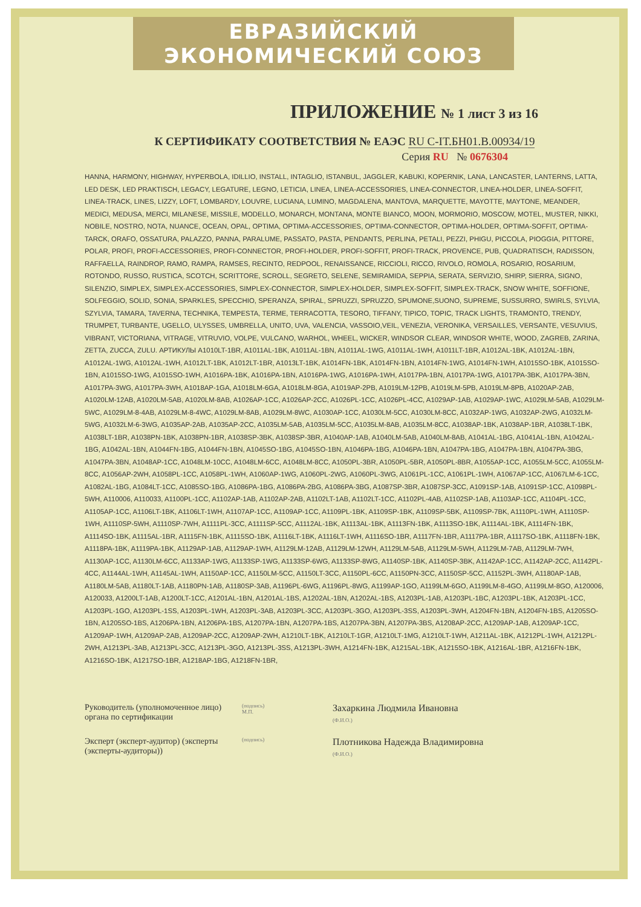ЕВРАЗИЙСКИЙ ЭКОНОМИЧЕСКИЙ СОЮЗ
ПРИЛОЖЕНИЕ № 1 лист 3 из 16
К СЕРТИФИКАТУ СООТВЕТСТВИЯ № ЕАЭС RU С-IT.БН01.В.00934/19
Серия RU № 0676304
HANNA, HARMONY, HIGHWAY, HYPERBOLA, IDILLIO, INSTALL, INTAGLIO, ISTANBUL, JAGGLER, KABUKI, KOPERNIK, LANA, LANCASTER, LANTERNS, LATTA, LED DESK, LED PRAKTISCH, LEGACY, LEGATURE, LEGNO, LETICIA, LINEA, LINEA-ACCESSORIES, LINEA-CONNECTOR, LINEA-HOLDER, LINEA-SOFFIT, LINEA-TRACK, LINES, LIZZY, LOFT, LOMBARDY, LOUVRE, LUCIANA, LUMINO, MAGDALENA, MANTOVA, MARQUETTE, MAYOTTE, MAYTONE, MEANDER, MEDICI, MEDUSA, MERCI, MILANESE, MISSILE, MODELLO, MONARCH, MONTANA, MONTE BIANCO, MOON, MORMORIO, MOSCOW, MOTEL, MUSTER, NIKKI, NOBILE, NOSTRO, NOTA, NUANCE, OCEAN, OPAL, OPTIMA, OPTIMA-ACCESSORIES, OPTIMA-CONNECTOR, OPTIMA-HOLDER, OPTIMA-SOFFIT, OPTIMA-TARCK, ORAFO, OSSATURA, PALAZZO, PANNA, PARALUME, PASSATO, PASTA, PENDANTS, PERLINA, PETALI, PEZZI, PHIGU, PICCOLA, PIOGGIA, PITTORE, POLAR, PROFI, PROFI-ACCESSORIES, PROFI-CONNECTOR, PROFI-HOLDER, PROFI-SOFFIT, PROFI-TRACK, PROVENCE, PUB, QUADRATISCH, RADISSON, RAFFAELLA, RAINDROP, RAMO, RAMPA, RAMSES, RECINTO, REDPOOL, RENAISSANCE, RICCIOLI, RICCO, RIVOLO, ROMOLA, ROSARIO, ROSARIUM, ROTONDO, RUSSO, RUSTICA, SCOTCH, SCRITTORE, SCROLL, SEGRETO, SELENE, SEMIRAMIDA, SEPPIA, SERATA, SERVIZIO, SHIRP, SIERRA, SIGNO, SILENZIO, SIMPLEX, SIMPLEX-ACCESSORIES, SIMPLEX-CONNECTOR, SIMPLEX-HOLDER, SIMPLEX-SOFFIT, SIMPLEX-TRACK, SNOW WHITE, SOFFIONE, SOLFEGGIO, SOLID, SONIA, SPARKLES, SPECCHIO, SPERANZA, SPIRAL, SPRUZZI, SPRUZZO, SPUMONE,SUONO, SUPREME, SUSSURRO, SWIRLS, SYLVIA, SZYLVIA, TAMARA, TAVERNA, TECHNIKA, TEMPESTA, TERME, TERRACOTTA, TESORO, TIFFANY, TIPICO, TOPIC, TRACK LIGHTS, TRAMONTO, TRENDY, TRUMPET, TURBANTE, UGELLO, ULYSSES, UMBRELLA, UNITO, UVA, VALENCIA, VASSOIO,VEIL, VENEZIA, VERONIKA, VERSAILLES, VERSANTE, VESUVIUS, VIBRANT, VICTORIANA, VITRAGE, VITRUVIO, VOLPE, VULCANO, WARHOL, WHEEL, WICKER, WINDSOR CLEAR, WINDSOR WHITE, WOOD, ZAGREB, ZARINA, ZETTA, ZUCCA, ZULU. АРТИКУЛЫ A1010LT-1BR, A1011AL-1BK, A1011AL-1BN, A1011AL-1WG, A1011AL-1WH, A1011LT-1BR, A1012AL-1BK, A1012AL-1BN, A1012AL-1WG, A1012AL-1WH, A1012LT-1BK, A1012LT-1BR, A1013LT-1BK, A1014FN-1BK, A1014FN-1BN, A1014FN-1WG, A1014FN-1WH, A1015SO-1BK, A1015SO-1BN, A1015SO-1WG, A1015SO-1WH, A1016PA-1BK, A1016PA-1BN, A1016PA-1WG, A1016PA-1WH, A1017PA-1BN, A1017PA-1WG, A1017PA-3BK, A1017PA-3BN, A1017PA-3WG, A1017PA-3WH, A1018AP-1GA, A1018LM-6GA, A1018LM-8GA, A1019AP-2PB, A1019LM-12PB, A1019LM-5PB, A1019LM-8PB, A1020AP-2AB, A1020LM-12AB, A1020LM-5AB, A1020LM-8AB, A1026AP-1CC, A1026AP-2CC, A1026PL-1CC, A1026PL-4CC, A1029AP-1AB, A1029AP-1WC, A1029LM-5AB, A1029LM-5WC, A1029LM-8-4AB, A1029LM-8-4WC, A1029LM-8AB, A1029LM-8WC, A1030AP-1CC, A1030LM-5CC, A1030LM-8CC, A1032AP-1WG, A1032AP-2WG, A1032LM-5WG, A1032LM-6-3WG, A1035AP-2AB, A1035AP-2CC, A1035LM-5AB, A1035LM-5CC, A1035LM-8AB, A1035LM-8CC, A1038AP-1BK, A1038AP-1BR, A1038LT-1BK, A1038LT-1BR, A1038PN-1BK, A1038PN-1BR, A1038SP-3BK, A1038SP-3BR, A1040AP-1AB, A1040LM-5AB, A1040LM-8AB, A1041AL-1BG, A1041AL-1BN, A1042AL-1BG, A1042AL-1BN, A1044FN-1BG, A1044FN-1BN, A1045SO-1BG, A1045SO-1BN, A1046PA-1BG, A1046PA-1BN, A1047PA-1BG, A1047PA-1BN, A1047PA-3BG, A1047PA-3BN, A1048AP-1CC, A1048LM-10CC, A1048LM-6CC, A1048LM-8CC, A1050PL-3BR, A1050PL-5BR, A1050PL-8BR, A1055AP-1CC, A1055LM-5CC, A1055LM-8CC, A1056AP-2WH, A1058PL-1CC, A1058PL-1WH, A1060AP-1WG, A1060PL-2WG, A1060PL-3WG, A1061PL-1CC, A1061PL-1WH, A1067AP-1CC, A1067LM-6-1CC, A1082AL-1BG, A1084LT-1CC, A1085SO-1BG, A1086PA-1BG, A1086PA-2BG, A1086PA-3BG, A1087SP-3BR, A1087SP-3CC, A1091SP-1AB, A1091SP-1CC, A1098PL-5WH, A110006, A110033, A1100PL-1CC, A1102AP-1AB, A1102AP-2AB, A1102LT-1AB, A1102LT-1CC, A1102PL-4AB, A1102SP-1AB, A1103AP-1CC, A1104PL-1CC, A1105AP-1CC, A1106LT-1BK, A1106LT-1WH, A1107AP-1CC, A1109AP-1CC, A1109PL-1BK, A1109SP-1BK, A1109SP-5BK, A1109SP-7BK, A1110PL-1WH, A1110SP-1WH, A1110SP-5WH, A1110SP-7WH, A1111PL-3CC, A1111SP-5CC, A1112AL-1BK, A1113AL-1BK, A1113FN-1BK, A1113SO-1BK, A1114AL-1BK, A1114FN-1BK, A1114SO-1BK, A1115AL-1BR, A1115FN-1BK, A1115SO-1BK, A1116LT-1BK, A1116LT-1WH, A1116SO-1BR, A1117FN-1BR, A1117PA-1BR, A1117SO-1BK, A1118FN-1BK, A1118PA-1BK, A1119PA-1BK, A1129AP-1AB, A1129AP-1WH, A1129LM-12AB, A1129LM-12WH, A1129LM-5AB, A1129LM-5WH, A1129LM-7AB, A1129LM-7WH, A1130AP-1CC, A1130LM-6CC, A1133AP-1WG, A1133SP-1WG, A1133SP-6WG, A1133SP-8WG, A1140SP-1BK, A1140SP-3BK, A1142AP-1CC, A1142AP-2CC, A1142PL-4CC, A1144AL-1WH, A1145AL-1WH, A1150AP-1CC, A1150LM-5CC, A1150LT-3CC, A1150PL-6CC, A1150PN-3CC, A1150SP-5CC, A1152PL-3WH, A1180AP-1AB, A1180LM-5AB, A1180LT-1AB, A1180PN-1AB, A1180SP-3AB, A1196PL-6WG, A1196PL-8WG, A1199AP-1GO, A1199LM-6GO, A1199LM-8-4GO, A1199LM-8GO, A120006, A120033, A1200LT-1AB, A1200LT-1CC, A1201AL-1BN, A1201AL-1BS, A1202AL-1BN, A1202AL-1BS, A1203PL-1AB, A1203PL-1BC, A1203PL-1BK, A1203PL-1CC, A1203PL-1GO, A1203PL-1SS, A1203PL-1WH, A1203PL-3AB, A1203PL-3CC, A1203PL-3GO, A1203PL-3SS, A1203PL-3WH, A1204FN-1BN, A1204FN-1BS, A1205SO-1BN, A1205SO-1BS, A1206PA-1BN, A1206PA-1BS, A1207PA-1BN, A1207PA-1BS, A1207PA-3BN, A1207PA-3BS, A1208AP-2CC, A1209AP-1AB, A1209AP-1CC, A1209AP-1WH, A1209AP-2AB, A1209AP-2CC, A1209AP-2WH, A1210LT-1BK, A1210LT-1GR, A1210LT-1MG, A1210LT-1WH, A1211AL-1BK, A1212PL-1WH, A1212PL-2WH, A1213PL-3AB, A1213PL-3CC, A1213PL-3GO, A1213PL-3SS, A1213PL-3WH, A1214FN-1BK, A1215AL-1BK, A1215SO-1BK, A1216AL-1BR, A1216FN-1BK, A1216SO-1BK, A1217SO-1BR, A1218AP-1BG, A1218FN-1BR,
Руководитель (уполномоченное лицо) органа по сертификации
(подпись)
М.П.
Захаркина Людмила Ивановна
(Ф.И.О.)
Эксперт (эксперт-аудитор) (эксперты (эксперты-аудиторы))
(подпись)
Плотникова Надежда Владимировна
(Ф.И.О.)